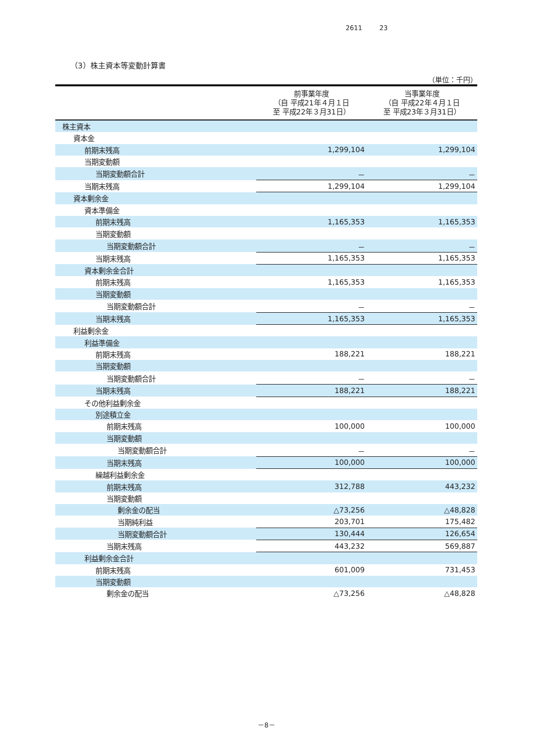2611 23
（3）株主資本等変動計算書
（単位：千円）
| | 前事業年度 （自 平成21年４月１日 至 平成22年３月31日） | 当事業年度 （自 平成22年４月１日 至 平成23年３月31日） |
| --- | --- | --- |
| 株主資本 | | |
| 資本金 | | |
| 前期末残高 | 1,299,104 | 1,299,104 |
| 当期変動額 | | |
| 当期変動額合計 | － | － |
| 当期末残高 | 1,299,104 | 1,299,104 |
| 資本剰余金 | | |
| 資本準備金 | | |
| 前期末残高 | 1,165,353 | 1,165,353 |
| 当期変動額 | | |
| 当期変動額合計 | － | － |
| 当期末残高 | 1,165,353 | 1,165,353 |
| 資本剰余金合計 | | |
| 前期末残高 | 1,165,353 | 1,165,353 |
| 当期変動額 | | |
| 当期変動額合計 | － | － |
| 当期末残高 | 1,165,353 | 1,165,353 |
| 利益剰余金 | | |
| 利益準備金 | | |
| 前期末残高 | 188,221 | 188,221 |
| 当期変動額 | | |
| 当期変動額合計 | － | － |
| 当期末残高 | 188,221 | 188,221 |
| その他利益剰余金 | | |
| 別途積立金 | | |
| 前期末残高 | 100,000 | 100,000 |
| 当期変動額 | | |
| 当期変動額合計 | － | － |
| 当期末残高 | 100,000 | 100,000 |
| 繰越利益剰余金 | | |
| 前期末残高 | 312,788 | 443,232 |
| 当期変動額 | | |
| 剰余金の配当 | △73,256 | △48,828 |
| 当期純利益 | 203,701 | 175,482 |
| 当期変動額合計 | 130,444 | 126,654 |
| 当期末残高 | 443,232 | 569,887 |
| 利益剰余金合計 | | |
| 前期末残高 | 601,009 | 731,453 |
| 当期変動額 | | |
| 剰余金の配当 | △73,256 | △48,828 |
－8－